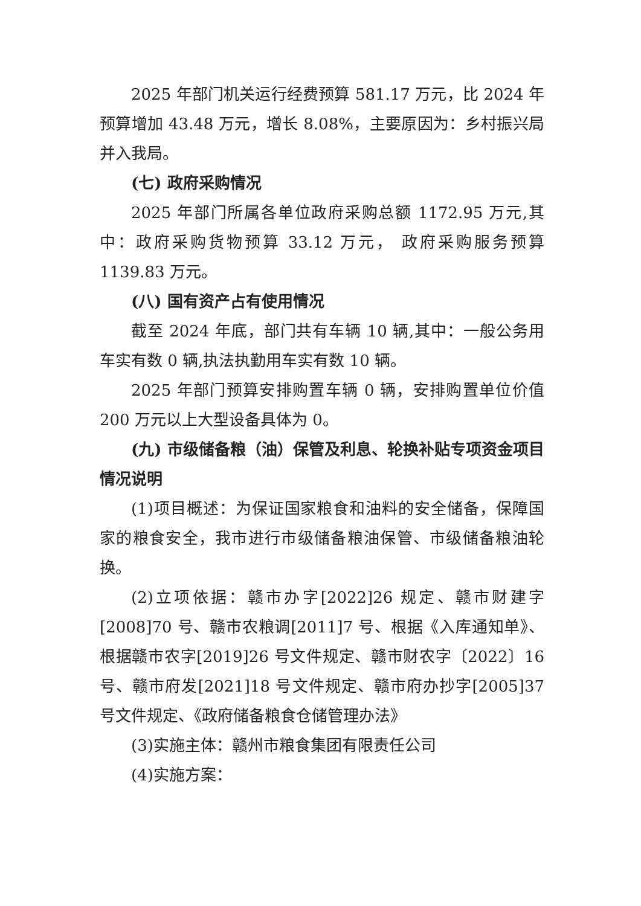2025 年部门机关运行经费预算 581.17 万元，比 2024 年预算增加 43.48 万元，增长 8.08%，主要原因为：乡村振兴局并入我局。
(七) 政府采购情况
2025 年部门所属各单位政府采购总额 1172.95 万元,其中：政府采购货物预算 33.12 万元， 政府采购服务预算 1139.83 万元。
(八) 国有资产占有使用情况
截至 2024 年底，部门共有车辆 10 辆,其中：一般公务用车实有数 0 辆,执法执勤用车实有数 10 辆。
2025 年部门预算安排购置车辆 0 辆，安排购置单位价值 200 万元以上大型设备具体为 0。
(九) 市级储备粮（油）保管及利息、轮换补贴专项资金项目情况说明
(1)项目概述：为保证国家粮食和油料的安全储备，保障国家的粮食安全，我市进行市级储备粮油保管、市级储备粮油轮换。
(2)立项依据：赣市办字[2022]26 规定、赣市财建字[2008]70 号、赣市农粮调[2011]7 号、根据《入库通知单》、根据赣市农字[2019]26 号文件规定、赣市财农字〔2022〕16 号、赣市府发[2021]18 号文件规定、赣市府办抄字[2005]37 号文件规定、《政府储备粮食仓储管理办法》
(3)实施主体：赣州市粮食集团有限责任公司
(4)实施方案：